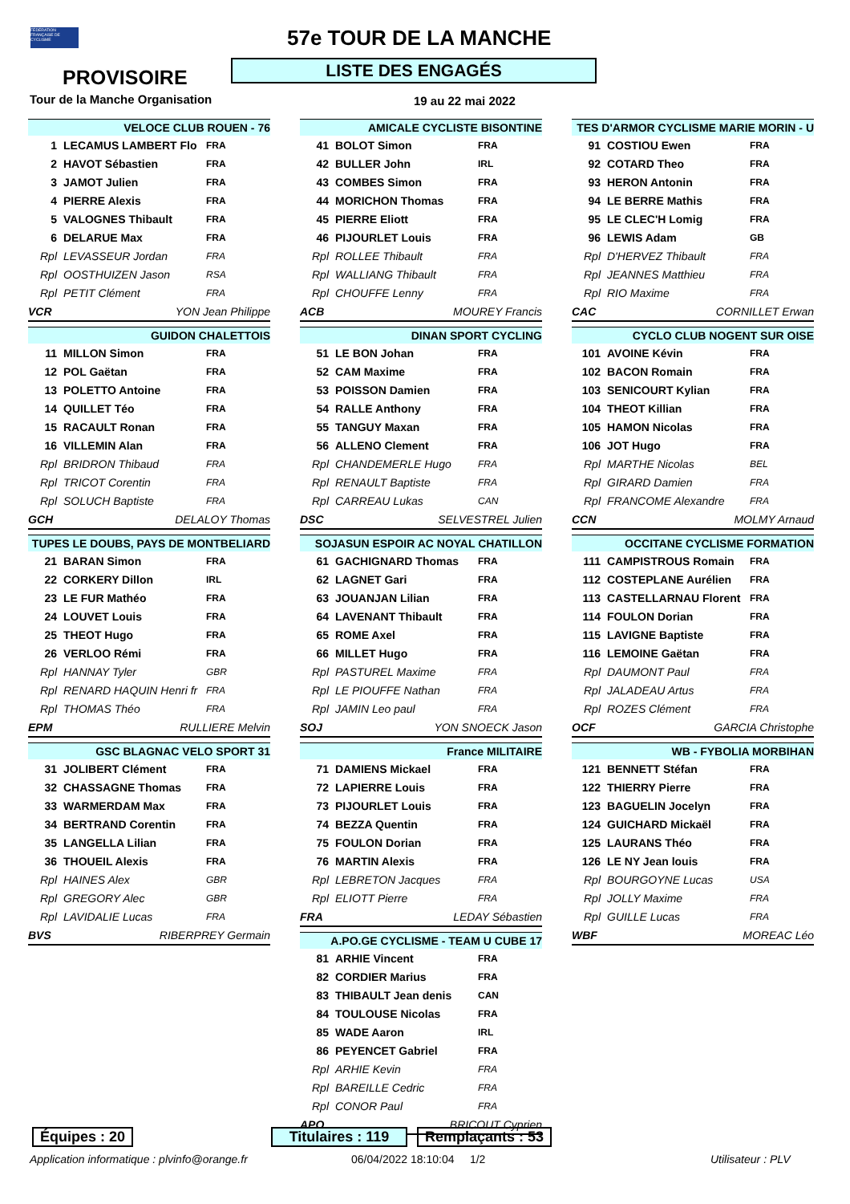FÉDÉRATION FRANÇAISE DE CYCLISME
57e TOUR DE LA MANCHE
PROVISOIRE LISTE DES ENGAGÉS
Tour de la Manche Organisation 19 au 22 mai 2022
| VELOCE CLUB ROUEN - 76 | | |
| --- | --- | --- |
| 1 | LECAMUS LAMBERT Flo | FRA |
| 2 | HAVOT Sébastien | FRA |
| 3 | JAMOT Julien | FRA |
| 4 | PIERRE Alexis | FRA |
| 5 | VALOGNES Thibault | FRA |
| 6 | DELARUE Max | FRA |
| Rpl | LEVASSEUR Jordan | FRA |
| Rpl | OOSTHUIZEN Jason | RSA |
| Rpl | PETIT Clément | FRA |
| VCR | YON Jean Philippe | |
| GUIDON CHALETTOIS | | |
| --- | --- | --- |
| 11 | MILLON Simon | FRA |
| 12 | POL Gaëtan | FRA |
| 13 | POLETTO Antoine | FRA |
| 14 | QUILLET Téo | FRA |
| 15 | RACAULT Ronan | FRA |
| 16 | VILLEMIN Alan | FRA |
| Rpl | BRIDRON Thibaud | FRA |
| Rpl | TRICOT Corentin | FRA |
| Rpl | SOLUCH Baptiste | FRA |
| GCH | DELALOY Thomas | |
| TUPES LE DOUBS, PAYS DE MONTBELIARD | | |
| --- | --- | --- |
| 21 | BARAN Simon | FRA |
| 22 | CORKERY Dillon | IRL |
| 23 | LE FUR Mathéo | FRA |
| 24 | LOUVET Louis | FRA |
| 25 | THEOT Hugo | FRA |
| 26 | VERLOO Rémi | FRA |
| Rpl | HANNAY Tyler | GBR |
| Rpl | RENARD HAQUIN Henri fr | FRA |
| Rpl | THOMAS Théo | FRA |
| EPM | RULLIERE Melvin | |
| GSC BLAGNAC VELO SPORT 31 | | |
| --- | --- | --- |
| 31 | JOLIBERT Clément | FRA |
| 32 | CHASSAGNE Thomas | FRA |
| 33 | WARMERDAM Max | FRA |
| 34 | BERTRAND Corentin | FRA |
| 35 | LANGELLA Lilian | FRA |
| 36 | THOUEIL Alexis | FRA |
| Rpl | HAINES Alex | GBR |
| Rpl | GREGORY Alec | GBR |
| Rpl | LAVIDALIE Lucas | FRA |
| BVS | RIBERPREY Germain | |
| AMICALE CYCLISTE BISONTINE | | |
| --- | --- | --- |
| 41 | BOLOT Simon | FRA |
| 42 | BULLER John | IRL |
| 43 | COMBES Simon | FRA |
| 44 | MORICHON Thomas | FRA |
| 45 | PIERRE Eliott | FRA |
| 46 | PIJOURLET Louis | FRA |
| Rpl | ROLLEE Thibault | FRA |
| Rpl | WALLIANG Thibault | FRA |
| Rpl | CHOUFFE Lenny | FRA |
| ACB | MOUREY Francis | |
| DINAN SPORT CYCLING | | |
| --- | --- | --- |
| 51 | LE BON Johan | FRA |
| 52 | CAM Maxime | FRA |
| 53 | POISSON Damien | FRA |
| 54 | RALLE Anthony | FRA |
| 55 | TANGUY Maxan | FRA |
| 56 | ALLENO Clement | FRA |
| Rpl | CHANDEMERLE Hugo | FRA |
| Rpl | RENAULT Baptiste | FRA |
| Rpl | CARREAU Lukas | CAN |
| DSC | SELVESTREL Julien | |
| SOJASUN ESPOIR AC NOYAL CHATILLON | | |
| --- | --- | --- |
| 61 | GACHIGNARD Thomas | FRA |
| 62 | LAGNET Gari | FRA |
| 63 | JOUANJAN Lilian | FRA |
| 64 | LAVENANT Thibault | FRA |
| 65 | ROME Axel | FRA |
| 66 | MILLET Hugo | FRA |
| Rpl | PASTUREL Maxime | FRA |
| Rpl | LE PIOUFFE Nathan | FRA |
| Rpl | JAMIN Leo paul | FRA |
| SOJ | YON SNOECK Jason | |
| France MILITAIRE | | |
| --- | --- | --- |
| 71 | DAMIENS Mickael | FRA |
| 72 | LAPIERRE Louis | FRA |
| 73 | PIJOURLET Louis | FRA |
| 74 | BEZZA Quentin | FRA |
| 75 | FOULON Dorian | FRA |
| 76 | MARTIN Alexis | FRA |
| Rpl | LEBRETON Jacques | FRA |
| Rpl | ELIOTT Pierre | FRA |
| FRA | LEDAY Sébastien | |
| A.PO.GE CYCLISME - TEAM U CUBE 17 | | |
| --- | --- | --- |
| 81 | ARHIE Vincent | FRA |
| 82 | CORDIER Marius | FRA |
| 83 | THIBAULT Jean denis | CAN |
| 84 | TOULOUSE Nicolas | FRA |
| 85 | WADE Aaron | IRL |
| 86 | PEYENCET Gabriel | FRA |
| Rpl | ARHIE Kevin | FRA |
| Rpl | BAREILLE Cedric | FRA |
| Rpl | CONOR Paul | FRA |
| APO | BRICOUT Cyprien | |
| TES D'ARMOR CYCLISME MARIE MORIN - U | | |
| --- | --- | --- |
| 91 | COSTIOU Ewen | FRA |
| 92 | COTARD Theo | FRA |
| 93 | HERON Antonin | FRA |
| 94 | LE BERRE Mathis | FRA |
| 95 | LE CLEC'H Lomig | FRA |
| 96 | LEWIS Adam | GB |
| Rpl | D'HERVEZ Thibault | FRA |
| Rpl | JEANNES Matthieu | FRA |
| Rpl | RIO Maxime | FRA |
| CAC | CORNILLET Erwan | |
| CYCLO CLUB NOGENT SUR OISE | | |
| --- | --- | --- |
| 101 | AVOINE Kévin | FRA |
| 102 | BACON Romain | FRA |
| 103 | SENICOURT Kylian | FRA |
| 104 | THEOT Killian | FRA |
| 105 | HAMON Nicolas | FRA |
| 106 | JOT Hugo | FRA |
| Rpl | MARTHE Nicolas | BEL |
| Rpl | GIRARD Damien | FRA |
| Rpl | FRANCOME Alexandre | FRA |
| CCN | MOLMY Arnaud | |
| OCCITANE CYCLISME FORMATION | | |
| --- | --- | --- |
| 111 | CAMPISTROUS Romain | FRA |
| 112 | COSTEPLANE Aurélien | FRA |
| 113 | CASTELLARNAU Florent | FRA |
| 114 | FOULON Dorian | FRA |
| 115 | LAVIGNE Baptiste | FRA |
| 116 | LEMOINE Gaëtan | FRA |
| Rpl | DAUMONT Paul | FRA |
| Rpl | JALADEAU Artus | FRA |
| Rpl | ROZES Clément | FRA |
| OCF | GARCIA Christophe | |
| WB - FYBOLIA MORBIHAN | | |
| --- | --- | --- |
| 121 | BENNETT Stéfan | FRA |
| 122 | THIERRY Pierre | FRA |
| 123 | BAGUELIN Jocelyn | FRA |
| 124 | GUICHARD Mickaël | FRA |
| 125 | LAURANS Théo | FRA |
| 126 | LE NY Jean louis | FRA |
| Rpl | BOURGOYNE Lucas | USA |
| Rpl | JOLLY Maxime | FRA |
| Rpl | GUILLE Lucas | FRA |
| WBF | MOREAC Léo | |
Équipes : 20
Titulaires : 119
Remplaçants : 53
Application informatique : plvinfo@orange.fr
06/04/2022 18:10:04 1/2 Utilisateur : PLV